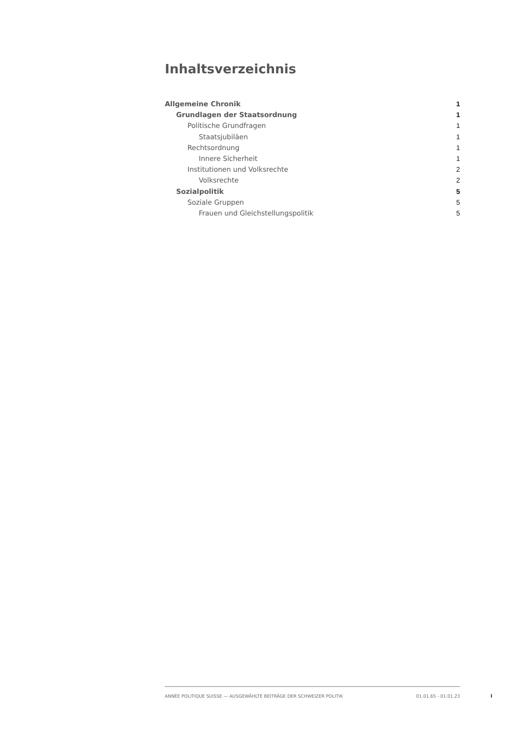Inhaltsverzeichnis
Allgemeine Chronik 1
Grundlagen der Staatsordnung 1
Politische Grundfragen 1
Staatsjubiläen 1
Rechtsordnung 1
Innere Sicherheit 1
Institutionen und Volksrechte 2
Volksrechte 2
Sozialpolitik 5
Soziale Gruppen 5
Frauen und Gleichstellungspolitik 5
ANNÉE POLITIQUE SUISSE — AUSGEWÄHLTE BEITRÄGE DER SCHWEIZER POLITIK 01.01.65 - 01.01.23
I